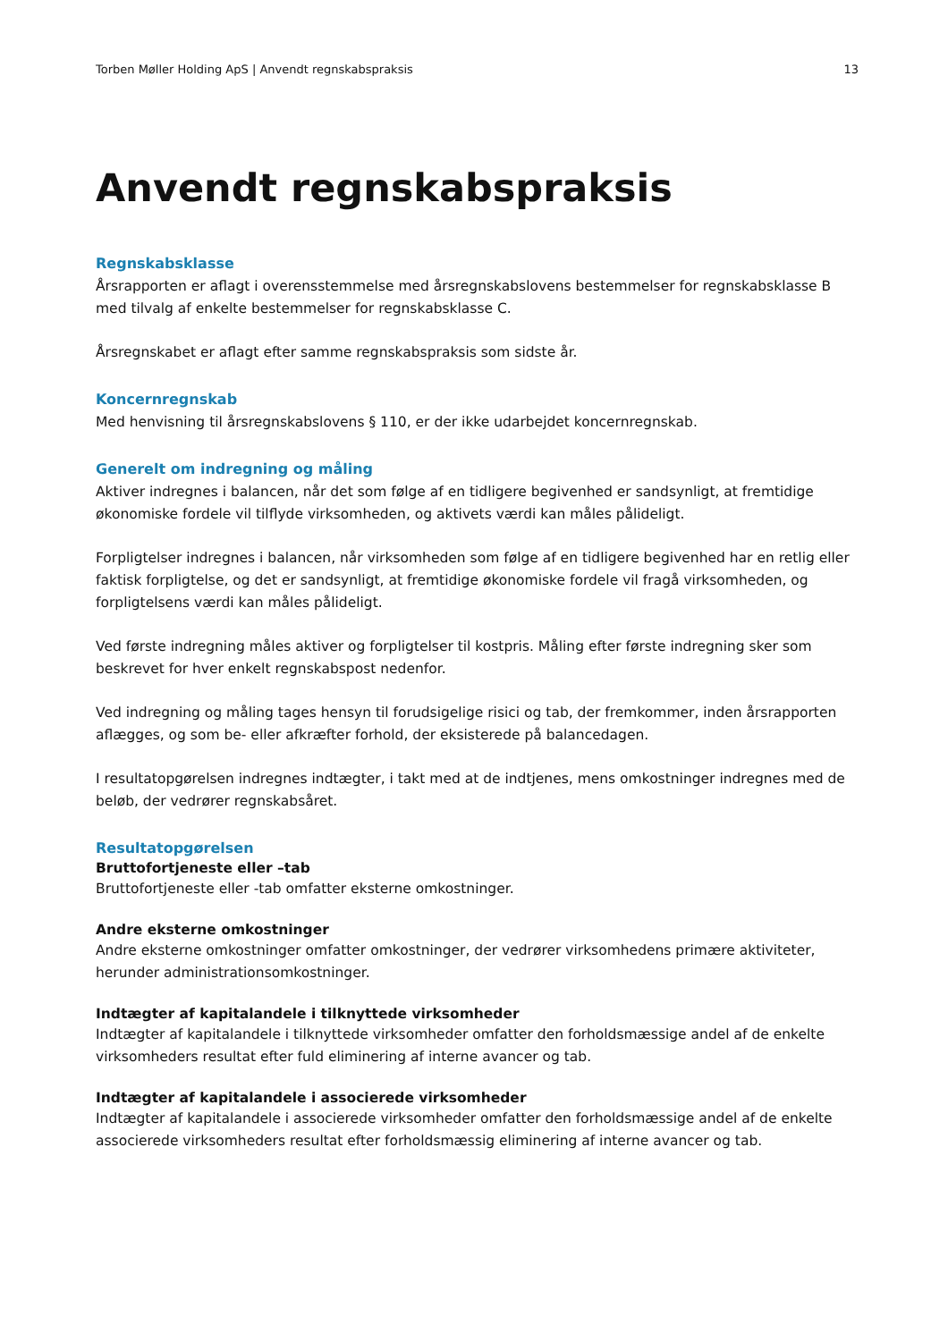Torben Møller Holding ApS | Anvendt regnskabspraksis 13
Anvendt regnskabspraksis
Regnskabsklasse
Årsrapporten er aflagt i overensstemmelse med årsregnskabslovens bestemmelser for regnskabsklasse B med tilvalg af enkelte bestemmelser for regnskabsklasse C.
Årsregnskabet er aflagt efter samme regnskabspraksis som sidste år.
Koncernregnskab
Med henvisning til årsregnskabslovens § 110, er der ikke udarbejdet koncernregnskab.
Generelt om indregning og måling
Aktiver indregnes i balancen, når det som følge af en tidligere begivenhed er sandsynligt, at fremtidige økonomiske fordele vil tilflyde virksomheden, og aktivets værdi kan måles pålideligt.
Forpligtelser indregnes i balancen, når virksomheden som følge af en tidligere begivenhed har en retlig eller faktisk forpligtelse, og det er sandsynligt, at fremtidige økonomiske fordele vil fragå virksomheden, og forpligtelsens værdi kan måles pålideligt.
Ved første indregning måles aktiver og forpligtelser til kostpris. Måling efter første indregning sker som beskrevet for hver enkelt regnskabspost nedenfor.
Ved indregning og måling tages hensyn til forudsigelige risici og tab, der fremkommer, inden årsrapporten aflægges, og som be- eller afkræfter forhold, der eksisterede på balancedagen.
I resultatopgørelsen indregnes indtægter, i takt med at de indtjenes, mens omkostninger indregnes med de beløb, der vedrører regnskabsåret.
Resultatopgørelsen
Bruttofortjeneste eller –tab
Bruttofortjeneste eller -tab omfatter eksterne omkostninger.
Andre eksterne omkostninger
Andre eksterne omkostninger omfatter omkostninger, der vedrører virksomhedens primære aktiviteter, herunder administrationsomkostninger.
Indtægter af kapitalandele i tilknyttede virksomheder
Indtægter af kapitalandele i tilknyttede virksomheder omfatter den forholdsmæssige andel af de enkelte virksomheders resultat efter fuld eliminering af interne avancer og tab.
Indtægter af kapitalandele i associerede virksomheder
Indtægter af kapitalandele i associerede virksomheder omfatter den forholdsmæssige andel af de enkelte associerede virksomheders resultat efter forholdsmæssig eliminering af interne avancer og tab.